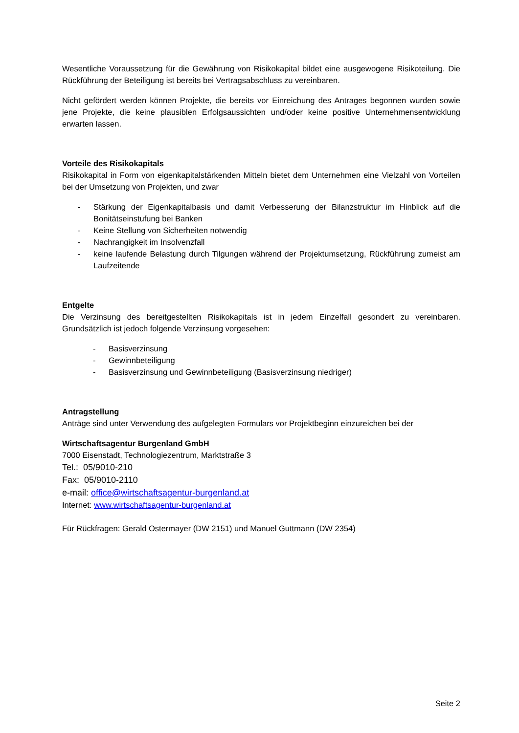Wesentliche Voraussetzung für die Gewährung von Risikokapital bildet eine ausgewogene Risikoteilung. Die Rückführung der Beteiligung ist bereits bei Vertragsabschluss zu vereinbaren.
Nicht gefördert werden können Projekte, die bereits vor Einreichung des Antrages begonnen wurden sowie jene Projekte, die keine plausiblen Erfolgsaussichten und/oder keine positive Unternehmensentwicklung erwarten lassen.
Vorteile des Risikokapitals
Risikokapital in Form von eigenkapitalstärkenden Mitteln bietet dem Unternehmen eine Vielzahl von Vorteilen bei der Umsetzung von Projekten, und zwar
- Stärkung der Eigenkapitalbasis und damit Verbesserung der Bilanzstruktur im Hinblick auf die Bonitätseinstufung bei Banken
- Keine Stellung von Sicherheiten notwendig
- Nachrangigkeit im Insolvenzfall
- keine laufende Belastung durch Tilgungen während der Projektumsetzung, Rückführung zumeist am Laufzeitende
Entgelte
Die Verzinsung des bereitgestellten Risikokapitals ist in jedem Einzelfall gesondert zu vereinbaren. Grundsätzlich ist jedoch folgende Verzinsung vorgesehen:
- Basisverzinsung
- Gewinnbeteiligung
- Basisverzinsung und Gewinnbeteiligung (Basisverzinsung niedriger)
Antragstellung
Anträge sind unter Verwendung des aufgelegten Formulars vor Projektbeginn einzureichen bei der
Wirtschaftsagentur Burgenland GmbH
7000 Eisenstadt, Technologiezentrum, Marktstraße 3
Tel.: 05/9010-210
Fax: 05/9010-2110
e-mail: office@wirtschaftsagentur-burgenland.at
Internet: www.wirtschaftsagentur-burgenland.at
Für Rückfragen: Gerald Ostermayer (DW 2151) und Manuel Guttmann (DW 2354)
Seite 2